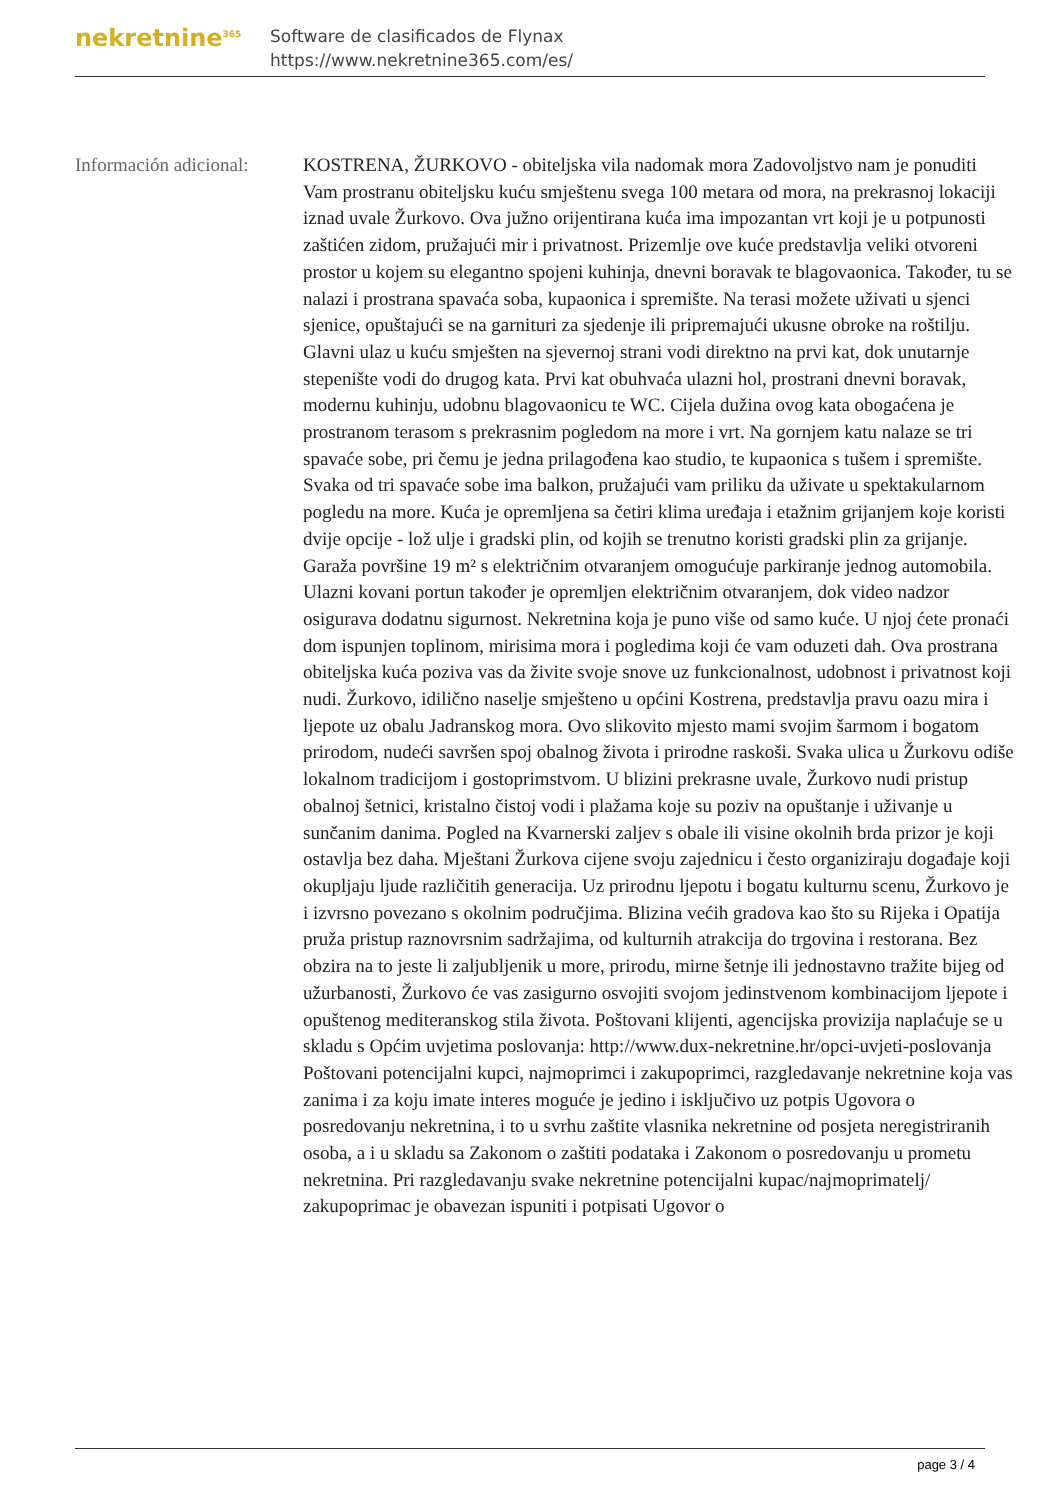nekretnine<sup>365</sup>
Software de clasificados de Flynax
https://www.nekretnine365.com/es/
Información adicional:
KOSTRENA, ŽURKOVO - obiteljska vila nadomak mora Zadovoljstvo nam je ponuditi Vam prostranu obiteljsku kuću smještenu svega 100 metara od mora, na prekrasnoj lokaciji iznad uvale Žurkovo. Ova južno orijentirana kuća ima impozantan vrt koji je u potpunosti zaštićen zidom, pružajući mir i privatnost. Prizemlje ove kuće predstavlja veliki otvoreni prostor u kojem su elegantno spojeni kuhinja, dnevni boravak te blagovaonica. Također, tu se nalazi i prostrana spavaća soba, kupaonica i spremište. Na terasi možete uživati u sjenci sjenice, opuštajući se na garnituri za sjedenje ili pripremajući ukusne obroke na roštilju. Glavni ulaz u kuću smješten na sjevernoj strani vodi direktno na prvi kat, dok unutarnje stepenište vodi do drugog kata. Prvi kat obuhvaća ulazni hol, prostrani dnevni boravak, modernu kuhinju, udobnu blagovaonicu te WC. Cijela dužina ovog kata obogaćena je prostranom terasom s prekrasnim pogledom na more i vrt. Na gornjem katu nalaze se tri spavaće sobe, pri čemu je jedna prilagođena kao studio, te kupaonica s tušem i spremište. Svaka od tri spavaće sobe ima balkon, pružajući vam priliku da uživate u spektakularnom pogledu na more. Kuća je opremljena sa četiri klima uređaja i etažnim grijanjem koje koristi dvije opcije - lož ulje i gradski plin, od kojih se trenutno koristi gradski plin za grijanje. Garaža površine 19 m² s električnim otvaranjem omogućuje parkiranje jednog automobila. Ulazni kovani portun također je opremljen električnim otvaranjem, dok video nadzor osigurava dodatnu sigurnost. Nekretnina koja je puno više od samo kuće. U njoj ćete pronaći dom ispunjen toplinom, mirisima mora i pogledima koji će vam oduzeti dah. Ova prostrana obiteljska kuća poziva vas da živite svoje snove uz funkcionalnost, udobnost i privatnost koji nudi. Žurkovo, idilično naselje smješteno u općini Kostrena, predstavlja pravu oazu mira i ljepote uz obalu Jadranskog mora. Ovo slikovito mjesto mami svojim šarmom i bogatom prirodom, nudeći savršen spoj obalnog života i prirodne raskoši. Svaka ulica u Žurkovu odiše lokalnom tradicijom i gostoprimstvom. U blizini prekrasne uvale, Žurkovo nudi pristup obalnoj šetnici, kristalno čistoj vodi i plažama koje su poziv na opuštanje i uživanje u sunčanim danima. Pogled na Kvarnerski zaljev s obale ili visine okolnih brda prizor je koji ostavlja bez daha. Mještani Žurkova cijene svoju zajednicu i često organiziraju događaje koji okupljaju ljude različitih generacija. Uz prirodnu ljepotu i bogatu kulturnu scenu, Žurkovo je i izvrsno povezano s okolnim područjima. Blizina većih gradova kao što su Rijeka i Opatija pruža pristup raznovrsnim sadržajima, od kulturnih atrakcija do trgovina i restorana. Bez obzira na to jeste li zaljubljenik u more, prirodu, mirne šetnje ili jednostavno tražite bijeg od užurbanosti, Žurkovo će vas zasigurno osvojiti svojom jedinstvenom kombinacijom ljepote i opuštenog mediteranskog stila života. Poštovani klijenti, agencijska provizija naplaćuje se u skladu s Općim uvjetima poslovanja: http://www.dux-nekretnine.hr/opci-uvjeti-poslovanja Poštovani potencijalni kupci, najmoprimci i zakupoprimci, razgledavanje nekretnine koja vas zanima i za koju imate interes moguće je jedino i isključivo uz potpis Ugovora o posredovanju nekretnina, i to u svrhu zaštite vlasnika nekretnine od posjeta neregistriranih osoba, a i u skladu sa Zakonom o zaštiti podataka i Zakonom o posredovanju u prometu nekretnina. Pri razgledavanju svake nekretnine potencijalni kupac/najmoprimatelj/ zakupoprimac je obavezan ispuniti i potpisati Ugovor o
page 3 / 4